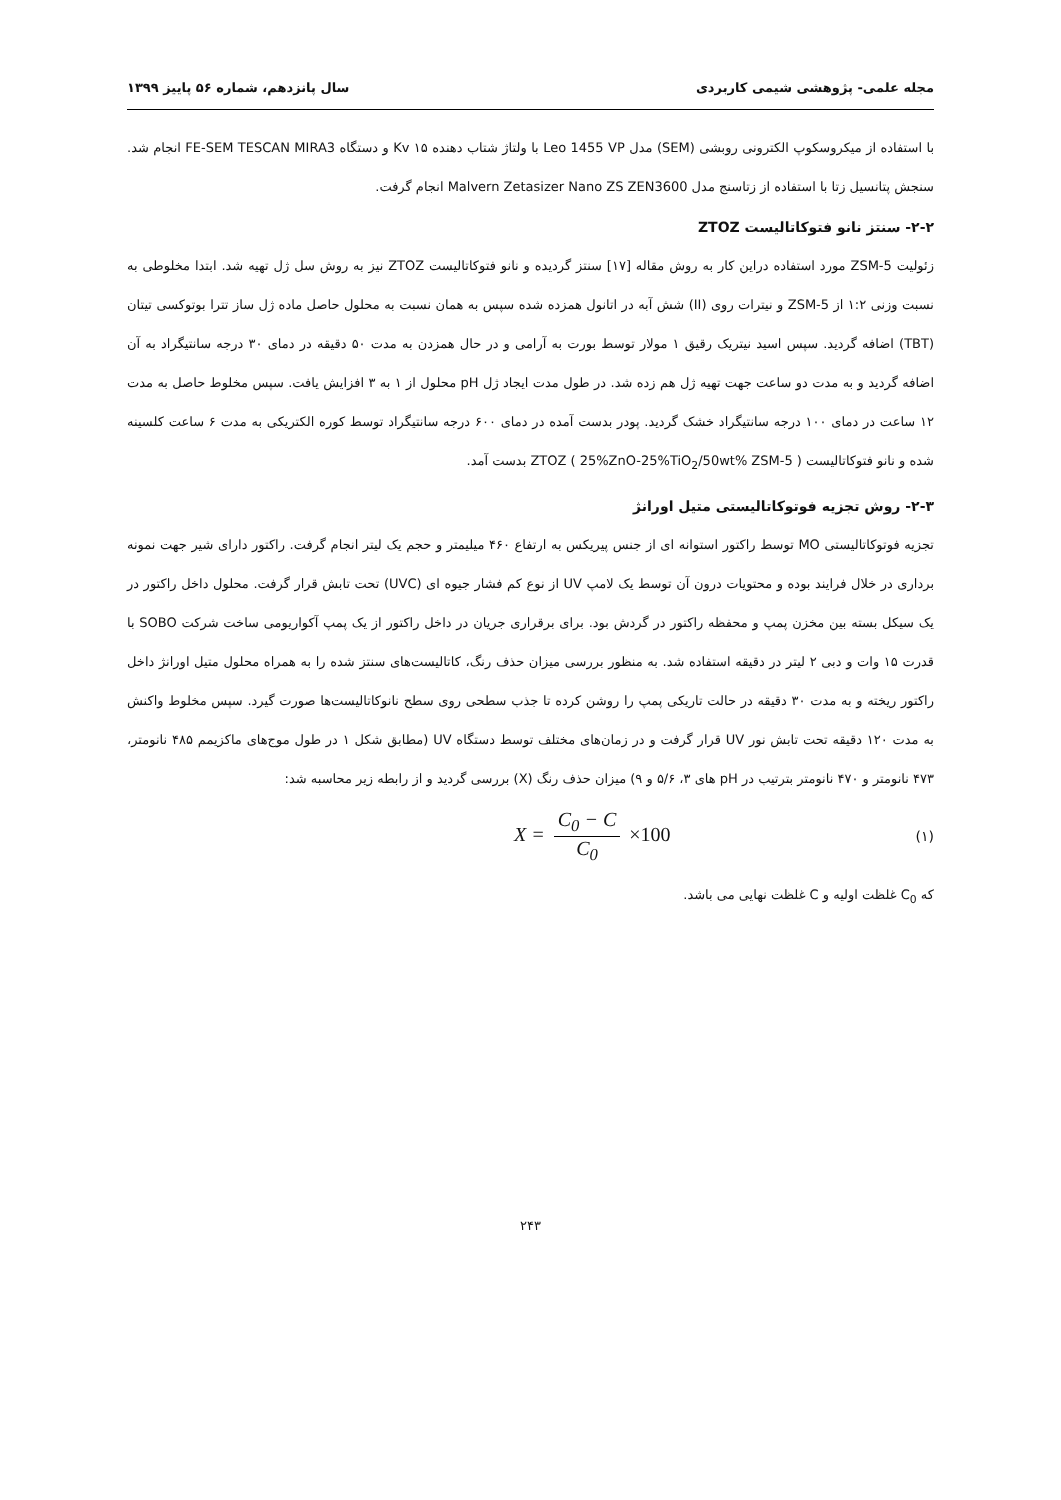مجله علمی- پژوهشی شیمی کاربردی سال پانزدهم، شماره ۵۶ پاییز ۱۳۹۹
با استفاده از میکروسکوپ الکترونی روبشی (SEM) مدل Leo 1455 VP با ولتاژ شتاب دهنده ۱۵ Kv و دستگاه FE-SEM TESCAN MIRA3 انجام شد. سنجش پتانسیل زتا با استفاده از زتاسنج مدل Malvern Zetasizer Nano ZS ZEN3600 انجام گرفت.
۲-۲- سنتز نانو فتوکاتالیست ZTOZ
زئولیت ZSM-5 مورد استفاده دراین کار به روش مقاله [۱۷] سنتز گردیده و نانو فتوکاتالیست ZTOZ نیز به روش سل ژل تهیه شد. ابتدا مخلوطی به نسبت وزنی ۱:۲ از ZSM-5 و نیترات روی (II) شش آبه در اتانول همزده شده سپس به همان نسبت به محلول حاصل ماده ژل ساز تترا بوتوکسی تیتان (TBT) اضافه گردید. سپس اسید نیتریک رقیق ۱ مولار توسط بورت به آرامی و در حال همزدن به مدت ۵۰ دقیقه در دمای ۳۰ درجه سانتیگراد به آن اضافه گردید و به مدت دو ساعت جهت تهیه ژل هم زده شد. در طول مدت ایجاد ژل pH محلول از ۱ به ۳ افزایش یافت. سپس مخلوط حاصل به مدت ۱۲ ساعت در دمای ۱۰۰ درجه سانتیگراد خشک گردید. پودر بدست آمده در دمای ۶۰۰ درجه سانتیگراد توسط کوره الکتریکی به مدت ۶ ساعت کلسینه شده و نانو فتوکاتالیست ZTOZ ( 25%ZnO-25%TiO<sub>2</sub>/50wt% ZSM-5 ) بدست آمد.
۲-۳- روش تجزیه فوتوکاتالیستی متیل اورانژ
تجزیه فوتوکاتالیستی MO توسط راکتور استوانه ای از جنس پیریکس به ارتفاع ۴۶۰ میلیمتر و حجم یک لیتر انجام گرفت. راکتور دارای شیر جهت نمونه برداری در خلال فرایند بوده و محتویات درون آن توسط یک لامپ UV از نوع کم فشار جیوه ای (UVC) تحت تابش قرار گرفت. محلول داخل راکتور در یک سیکل بسته بین مخزن پمپ و محفظه راکتور در گردش بود. برای برقراری جریان در داخل راکتور از یک پمپ آکواریومی ساخت شرکت SOBO با قدرت ۱۵ وات و دبی ۲ لیتر در دقیقه استفاده شد. به منظور بررسی میزان حذف رنگ، کاتالیست‌های سنتز شده را به همراه محلول متیل اورانژ داخل راکتور ریخته و به مدت ۳۰ دقیقه در حالت تاریکی پمپ را روشن کرده تا جذب سطحی روی سطح نانوکاتالیست‌ها صورت گیرد. سپس مخلوط واکنش به مدت ۱۲۰ دقیقه تحت تابش نور UV قرار گرفت و در زمان‌های مختلف توسط دستگاه UV (مطابق شکل ۱ در طول موج‌های ماکزیمم ۴۸۵ نانومتر، ۴۷۳ نانومتر و ۴۷۰ نانومتر بترتیب در pH های ۳، ۵/۶ و ۹) میزان حذف رنگ (X) بررسی گردید و از رابطه زیر محاسبه شد:
X = C<sub>0</sub> − C C<sub>0</sub> ×100 (۱)
که C<sub>0</sub> غلظت اولیه و C غلظت نهایی می باشد.
۲۴۳